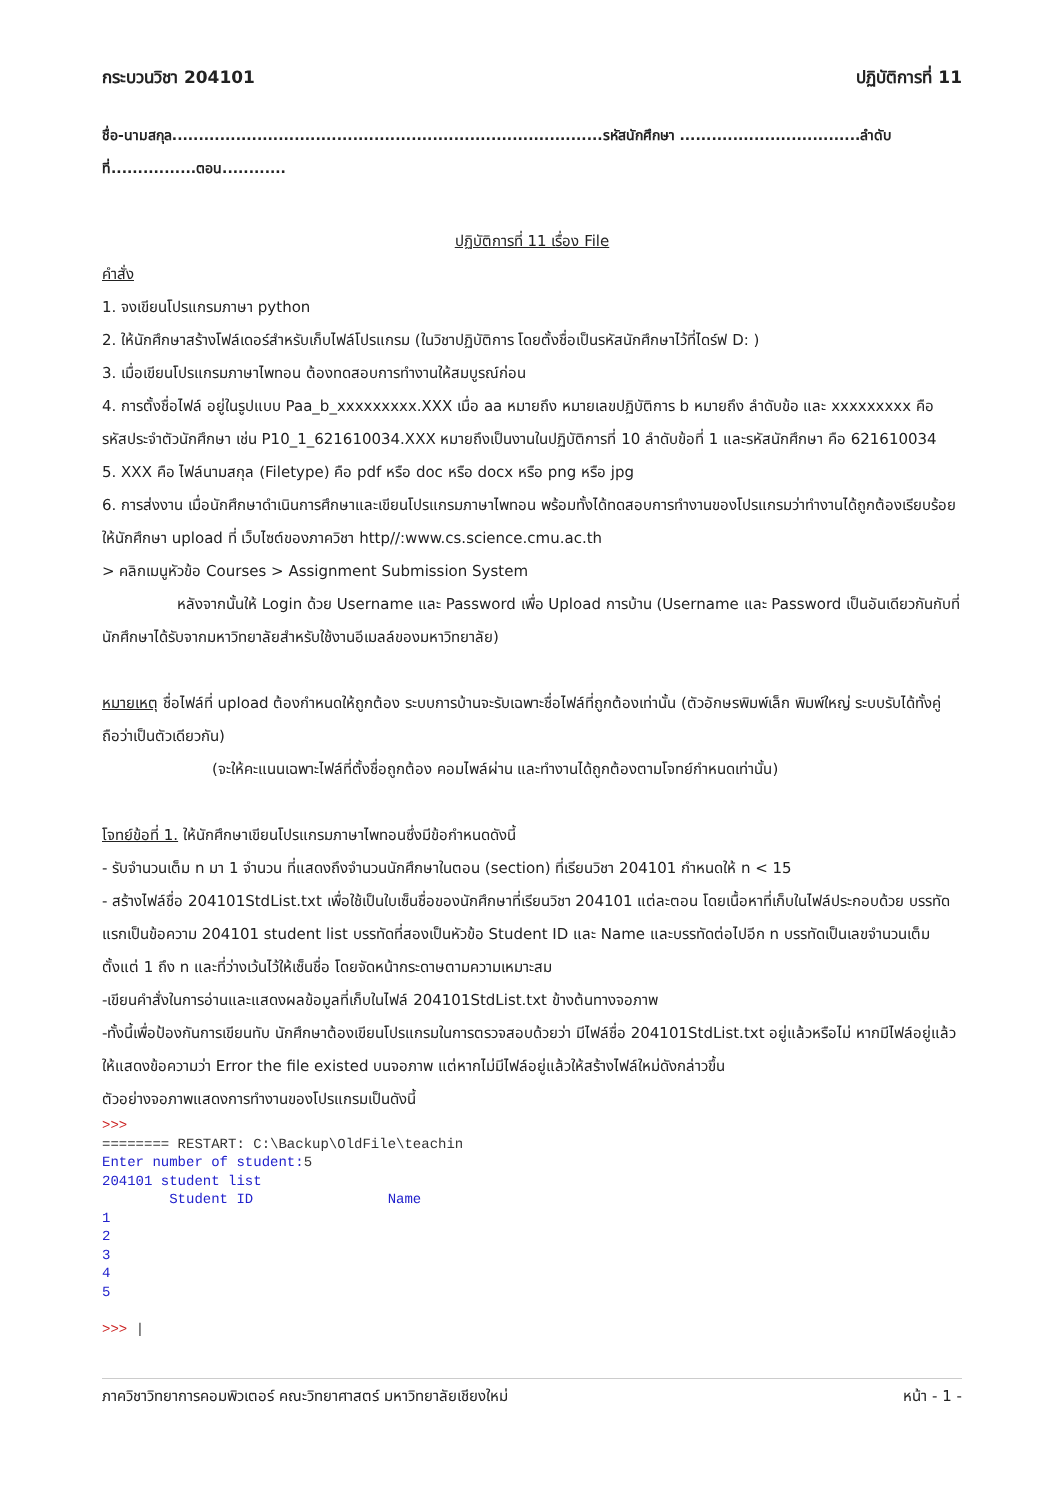กระบวนวิชา 204101 ปฏิบัติการที่ 11
ชื่อ-นามสกุล.................................................................................รหัสนักศึกษา ..................................ลำดับที่................ตอน............
ปฏิบัติการที่ 11 เรื่อง File
คำสั่ง
1. จงเขียนโปรแกรมภาษา python
2. ให้นักศึกษาสร้างโฟล์เดอร์สำหรับเก็บไฟล์โปรแกรม (ในวิชาปฏิบัติการ โดยตั้งชื่อเป็นรหัสนักศึกษาไว้ที่ไดร์ฟ D: )
3. เมื่อเขียนโปรแกรมภาษาไพทอน ต้องทดสอบการทำงานให้สมบูรณ์ก่อน
4. การตั้งชื่อไฟล์ อยู่ในรูปแบบ Paa_b_xxxxxxxxx.XXX เมื่อ aa หมายถึง หมายเลขปฏิบัติการ b หมายถึง ลำดับข้อ และ xxxxxxxxx คือ รหัสประจำตัวนักศึกษา เช่น P10_1_621610034.XXX หมายถึงเป็นงานในปฏิบัติการที่ 10 ลำดับข้อที่ 1 และรหัสนักศึกษา คือ 621610034
5. XXX คือ ไฟล์นามสกุล (Filetype) คือ pdf หรือ doc หรือ docx หรือ png หรือ jpg
6. การส่งงาน เมื่อนักศึกษาดำเนินการศึกษาและเขียนโปรแกรมภาษาไพทอน พร้อมทั้งได้ทดสอบการทำงานของโปรแกรมว่าทำงานได้ถูกต้องเรียบร้อย ให้นักศึกษา upload ที่ เว็บไซต์ของภาควิชา http//:www.cs.science.cmu.ac.th
> คลิกเมนูหัวข้อ Courses > Assignment Submission System
หลังจากนั้นให้ Login ด้วย Username และ Password เพื่อ Upload การบ้าน (Username และ Password เป็นอันเดียวกันกับที่นักศึกษาได้รับจากมหาวิทยาลัยสำหรับใช้งานอีเมลล์ของมหาวิทยาลัย)
หมายเหตุ ชื่อไฟล์ที่ upload ต้องกำหนดให้ถูกต้อง ระบบการบ้านจะรับเฉพาะชื่อไฟล์ที่ถูกต้องเท่านั้น (ตัวอักษรพิมพ์เล็ก พิมพ์ใหญ่ ระบบรับได้ทั้งคู่ ถือว่าเป็นตัวเดียวกัน)
(จะให้คะแนนเฉพาะไฟล์ที่ตั้งชื่อถูกต้อง คอมไพล์ผ่าน และทำงานได้ถูกต้องตามโจทย์กำหนดเท่านั้น)
โจทย์ข้อที่ 1. ให้นักศึกษาเขียนโปรแกรมภาษาไพทอนซึ่งมีข้อกำหนดดังนี้
- รับจำนวนเต็ม n มา 1 จำนวน ที่แสดงถึงจำนวนนักศึกษาในตอน (section) ที่เรียนวิชา 204101 กำหนดให้ n < 15
- สร้างไฟล์ชื่อ 204101StdList.txt เพื่อใช้เป็นใบเซ็นชื่อของนักศึกษาที่เรียนวิชา 204101 แต่ละตอน โดยเนื้อหาที่เก็บในไฟล์ประกอบด้วย บรรทัดแรกเป็นข้อความ 204101 student list บรรทัดที่สองเป็นหัวข้อ Student ID และ Name และบรรทัดต่อไปอีก n บรรทัดเป็นเลขจำนวนเต็มตั้งแต่ 1 ถึง n และที่ว่างเว้นไว้ให้เซ็นชื่อ โดยจัดหน้ากระดาษตามความเหมาะสม
-เขียนคำสั่งในการอ่านและแสดงผลข้อมูลที่เก็บในไฟล์ 204101StdList.txt ข้างต้นทางจอภาพ
-ทั้งนี้เพื่อป้องกันการเขียนทับ นักศึกษาต้องเขียนโปรแกรมในการตรวจสอบด้วยว่า มีไฟล์ชื่อ 204101StdList.txt อยู่แล้วหรือไม่ หากมีไฟล์อยู่แล้ว ให้แสดงข้อความว่า Error the file existed บนจอภาพ แต่หากไม่มีไฟล์อยู่แล้วให้สร้างไฟล์ใหม่ดังกล่าวขึ้น
ตัวอย่างจอภาพแสดงการทำงานของโปรแกรมเป็นดังนี้
>>>
======== RESTART: C:\Backup\OldFile\teachin
Enter number of student:5
204101 student list
        Student ID                Name
1
2
3
4
5

>>> |
ภาควิชาวิทยาการคอมพิวเตอร์ คณะวิทยาศาสตร์ มหาวิทยาลัยเชียงใหม่ หน้า - 1 -